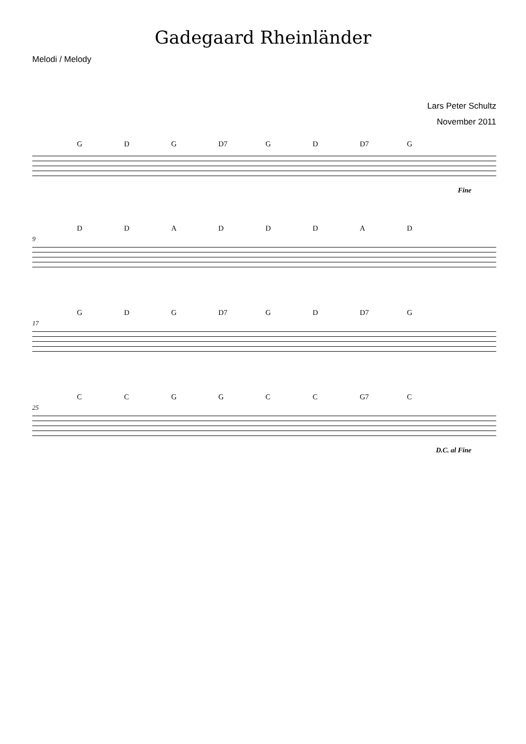Gadegaard Rheinländer
Melodi / Melody
Lars Peter Schultz
November 2011
GDG D7 GD D7 G
Fine
DDADDDAD
9
GDG D7 GD D7 G
17
CCGGCC G7 C
25
D.C. al Fine